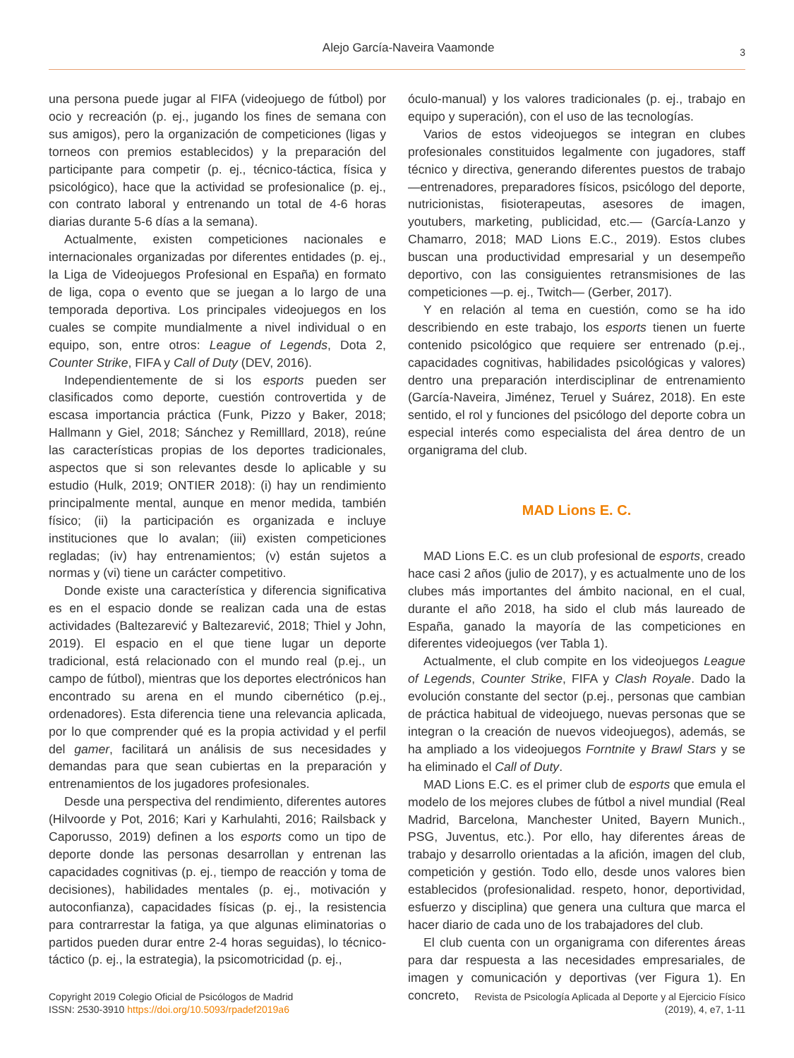Alejo García-Naveira Vaamonde 3
una persona puede jugar al FIFA (videojuego de fútbol) por ocio y recreación (p. ej., jugando los fines de semana con sus amigos), pero la organización de competiciones (ligas y torneos con premios establecidos) y la preparación del participante para competir (p. ej., técnico-táctica, física y psicológico), hace que la actividad se profesionalice (p. ej., con contrato laboral y entrenando un total de 4-6 horas diarias durante 5-6 días a la semana).
Actualmente, existen competiciones nacionales e internacionales organizadas por diferentes entidades (p. ej., la Liga de Videojuegos Profesional en España) en formato de liga, copa o evento que se juegan a lo largo de una temporada deportiva. Los principales videojuegos en los cuales se compite mundialmente a nivel individual o en equipo, son, entre otros: League of Legends, Dota 2, Counter Strike, FIFA y Call of Duty (DEV, 2016).
Independientemente de si los esports pueden ser clasificados como deporte, cuestión controvertida y de escasa importancia práctica (Funk, Pizzo y Baker, 2018; Hallmann y Giel, 2018; Sánchez y Remilllard, 2018), reúne las características propias de los deportes tradicionales, aspectos que si son relevantes desde lo aplicable y su estudio (Hulk, 2019; ONTIER 2018): (i) hay un rendimiento principalmente mental, aunque en menor medida, también físico; (ii) la participación es organizada e incluye instituciones que lo avalan; (iii) existen competiciones regladas; (iv) hay entrenamientos; (v) están sujetos a normas y (vi) tiene un carácter competitivo.
Donde existe una característica y diferencia significativa es en el espacio donde se realizan cada una de estas actividades (Baltezarević y Baltezarević, 2018; Thiel y John, 2019). El espacio en el que tiene lugar un deporte tradicional, está relacionado con el mundo real (p.ej., un campo de fútbol), mientras que los deportes electrónicos han encontrado su arena en el mundo cibernético (p.ej., ordenadores). Esta diferencia tiene una relevancia aplicada, por lo que comprender qué es la propia actividad y el perfil del gamer, facilitará un análisis de sus necesidades y demandas para que sean cubiertas en la preparación y entrenamientos de los jugadores profesionales.
Desde una perspectiva del rendimiento, diferentes autores (Hilvoorde y Pot, 2016; Kari y Karhulahti, 2016; Railsback y Caporusso, 2019) definen a los esports como un tipo de deporte donde las personas desarrollan y entrenan las capacidades cognitivas (p. ej., tiempo de reacción y toma de decisiones), habilidades mentales (p. ej., motivación y autoconfianza), capacidades físicas (p. ej., la resistencia para contrarrestar la fatiga, ya que algunas eliminatorias o partidos pueden durar entre 2-4 horas seguidas), lo técnico-táctico (p. ej., la estrategia), la psicomotricidad (p. ej.,
óculo-manual) y los valores tradicionales (p. ej., trabajo en equipo y superación), con el uso de las tecnologías.
Varios de estos videojuegos se integran en clubes profesionales constituidos legalmente con jugadores, staff técnico y directiva, generando diferentes puestos de trabajo —entrenadores, preparadores físicos, psicólogo del deporte, nutricionistas, fisioterapeutas, asesores de imagen, youtubers, marketing, publicidad, etc.— (García-Lanzo y Chamarro, 2018; MAD Lions E.C., 2019). Estos clubes buscan una productividad empresarial y un desempeño deportivo, con las consiguientes retransmisiones de las competiciones —p. ej., Twitch— (Gerber, 2017).
Y en relación al tema en cuestión, como se ha ido describiendo en este trabajo, los esports tienen un fuerte contenido psicológico que requiere ser entrenado (p.ej., capacidades cognitivas, habilidades psicológicas y valores) dentro una preparación interdisciplinar de entrenamiento (García-Naveira, Jiménez, Teruel y Suárez, 2018). En este sentido, el rol y funciones del psicólogo del deporte cobra un especial interés como especialista del área dentro de un organigrama del club.
MAD Lions E. C.
MAD Lions E.C. es un club profesional de esports, creado hace casi 2 años (julio de 2017), y es actualmente uno de los clubes más importantes del ámbito nacional, en el cual, durante el año 2018, ha sido el club más laureado de España, ganado la mayoría de las competiciones en diferentes videojuegos (ver Tabla 1).
Actualmente, el club compite en los videojuegos League of Legends, Counter Strike, FIFA y Clash Royale. Dado la evolución constante del sector (p.ej., personas que cambian de práctica habitual de videojuego, nuevas personas que se integran o la creación de nuevos videojuegos), además, se ha ampliado a los videojuegos Forntnite y Brawl Stars y se ha eliminado el Call of Duty.
MAD Lions E.C. es el primer club de esports que emula el modelo de los mejores clubes de fútbol a nivel mundial (Real Madrid, Barcelona, Manchester United, Bayern Munich., PSG, Juventus, etc.). Por ello, hay diferentes áreas de trabajo y desarrollo orientadas a la afición, imagen del club, competición y gestión. Todo ello, desde unos valores bien establecidos (profesionalidad. respeto, honor, deportividad, esfuerzo y disciplina) que genera una cultura que marca el hacer diario de cada uno de los trabajadores del club.
El club cuenta con un organigrama con diferentes áreas para dar respuesta a las necesidades empresariales, de imagen y comunicación y deportivas (ver Figura 1). En concreto,
Copyright 2019 Colegio Oficial de Psicólogos de Madrid
ISSN: 2530-3910 https://doi.org/10.5093/rpadef2019a6
Revista de Psicología Aplicada al Deporte y al Ejercicio Físico
(2019), 4, e7, 1-11